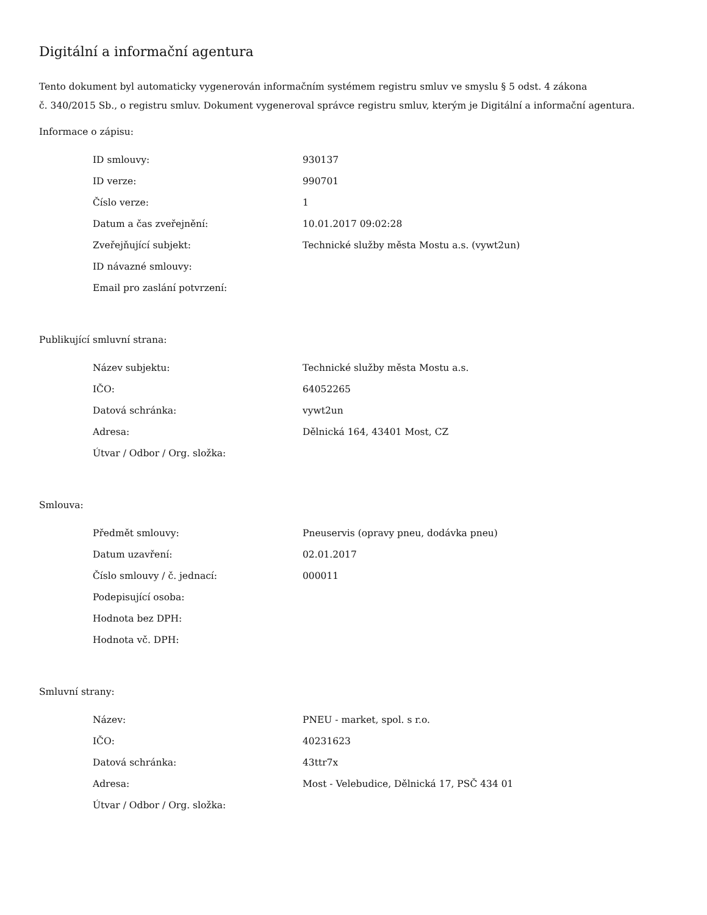Digitální a informační agentura
Tento dokument byl automaticky vygenerován informačním systémem registru smluv ve smyslu § 5 odst. 4 zákona
č. 340/2015 Sb., o registru smluv. Dokument vygeneroval správce registru smluv, kterým je Digitální a informační agentura.
Informace o zápisu:
| ID smlouvy: | 930137 |
| ID verze: | 990701 |
| Číslo verze: | 1 |
| Datum a čas zveřejnění: | 10.01.2017 09:02:28 |
| Zveřejňující subjekt: | Technické služby města Mostu a.s. (vywt2un) |
| ID návazné smlouvy: | |
| Email pro zaslání potvrzení: | |
Publikující smluvní strana:
| Název subjektu: | Technické služby města Mostu a.s. |
| IČO: | 64052265 |
| Datová schránka: | vywt2un |
| Adresa: | Dělnická 164, 43401 Most, CZ |
| Útvar / Odbor / Org. složka: | |
Smlouva:
| Předmět smlouvy: | Pneuservis (opravy pneu, dodávka pneu) |
| Datum uzavření: | 02.01.2017 |
| Číslo smlouvy / č. jednací: | 000011 |
| Podepisující osoba: | |
| Hodnota bez DPH: | |
| Hodnota vč. DPH: | |
Smluvní strany:
| Název: | PNEU - market, spol. s r.o. |
| IČO: | 40231623 |
| Datová schránka: | 43ttr7x |
| Adresa: | Most - Velebudice, Dělnická 17, PSČ 434 01 |
| Útvar / Odbor / Org. složka: | |